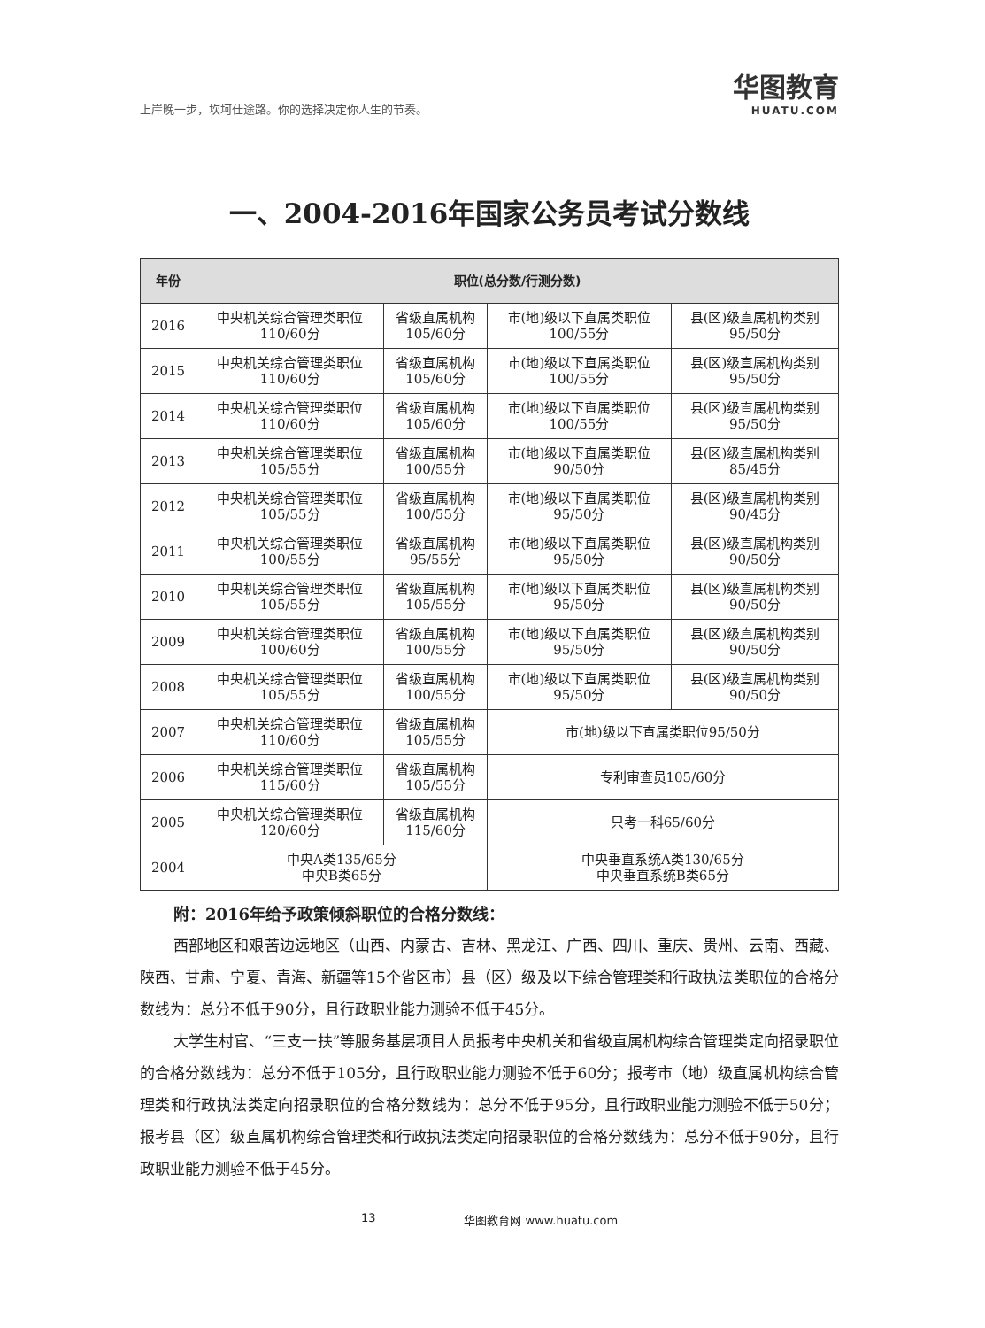上岸晚一步，坎坷仕途路。你的选择决定你人生的节奏。 华图教育
HUATU.COM
一、2004-2016年国家公务员考试分数线
| 年份 | 职位(总分数/行测分数) | | | |
| --- | --- | --- | --- | --- |
| 2016 | 中央机关综合管理类职位 110/60分 | 省级直属机构 105/60分 | 市(地)级以下直属类职位 100/55分 | 县(区)级直属机构类别 95/50分 |
| 2015 | 中央机关综合管理类职位 110/60分 | 省级直属机构 105/60分 | 市(地)级以下直属类职位 100/55分 | 县(区)级直属机构类别 95/50分 |
| 2014 | 中央机关综合管理类职位 110/60分 | 省级直属机构 105/60分 | 市(地)级以下直属类职位 100/55分 | 县(区)级直属机构类别 95/50分 |
| 2013 | 中央机关综合管理类职位 105/55分 | 省级直属机构 100/55分 | 市(地)级以下直属类职位 90/50分 | 县(区)级直属机构类别 85/45分 |
| 2012 | 中央机关综合管理类职位 105/55分 | 省级直属机构 100/55分 | 市(地)级以下直属类职位 95/50分 | 县(区)级直属机构类别 90/45分 |
| 2011 | 中央机关综合管理类职位 100/55分 | 省级直属机构 95/55分 | 市(地)级以下直属类职位 95/50分 | 县(区)级直属机构类别 90/50分 |
| 2010 | 中央机关综合管理类职位 105/55分 | 省级直属机构 105/55分 | 市(地)级以下直属类职位 95/50分 | 县(区)级直属机构类别 90/50分 |
| 2009 | 中央机关综合管理类职位 100/60分 | 省级直属机构 100/55分 | 市(地)级以下直属类职位 95/50分 | 县(区)级直属机构类别 90/50分 |
| 2008 | 中央机关综合管理类职位 105/55分 | 省级直属机构 100/55分 | 市(地)级以下直属类职位 95/50分 | 县(区)级直属机构类别 90/50分 |
| 2007 | 中央机关综合管理类职位 110/60分 | 省级直属机构 105/55分 | 市(地)级以下直属类职位95/50分 | |
| 2006 | 中央机关综合管理类职位 115/60分 | 省级直属机构 105/55分 | 专利审查员105/60分 | |
| 2005 | 中央机关综合管理类职位 120/60分 | 省级直属机构 115/60分 | 只考一科65/60分 | |
| 2004 | 中央A类135/65分 中央B类65分 | | 中央垂直系统A类130/65分 中央垂直系统B类65分 | |
附：2016年给予政策倾斜职位的合格分数线：
西部地区和艰苦边远地区（山西、内蒙古、吉林、黑龙江、广西、四川、重庆、贵州、云南、西藏、陕西、甘肃、宁夏、青海、新疆等15个省区市）县（区）级及以下综合管理类和行政执法类职位的合格分数线为：总分不低于90分，且行政职业能力测验不低于45分。
大学生村官、“三支一扶”等服务基层项目人员报考中央机关和省级直属机构综合管理类定向招录职位的合格分数线为：总分不低于105分，且行政职业能力测验不低于60分；报考市（地）级直属机构综合管理类和行政执法类定向招录职位的合格分数线为：总分不低于95分，且行政职业能力测验不低于50分；报考县（区）级直属机构综合管理类和行政执法类定向招录职位的合格分数线为：总分不低于90分，且行政职业能力测验不低于45分。
13 华图教育网 www.huatu.com